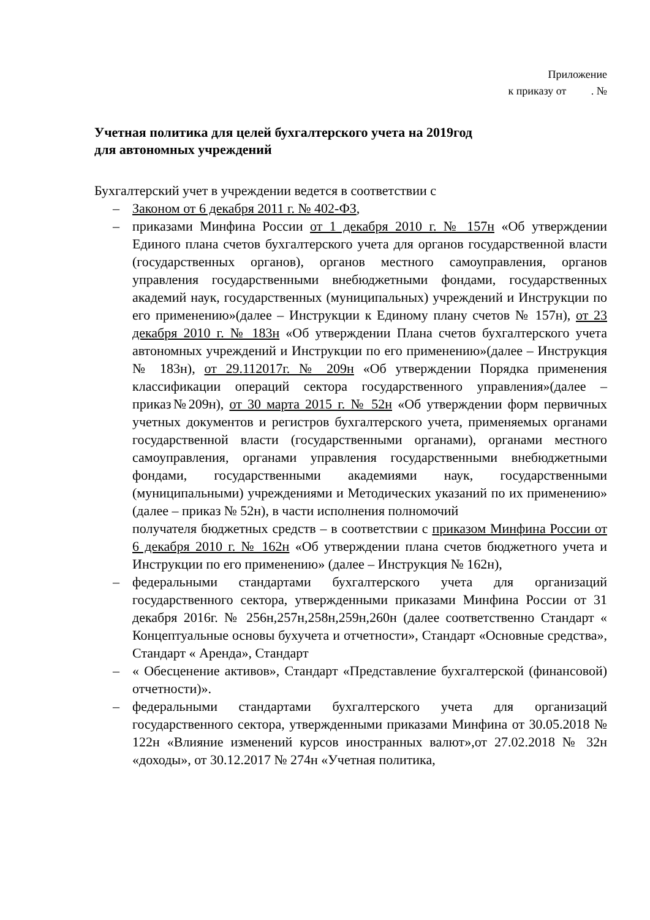Приложение
к приказу от . №
Учетная политика для целей бухгалтерского учета на 2019год
для автономных учреждений
Бухгалтерский учет в учреждении ведется в соответствии с
– Законом от 6 декабря 2011 г. № 402-ФЗ,
– приказами Минфина России от 1 декабря 2010 г. № 157н «Об утверждении Единого плана счетов бухгалтерского учета для органов государственной власти (государственных органов), органов местного самоуправления, органов управления государственными внебюджетными фондами, государственных академий наук, государственных (муниципальных) учреждений и Инструкции по его применению»(далее – Инструкции к Единому плану счетов № 157н), от 23 декабря 2010 г. № 183н «Об утверждении Плана счетов бухгалтерского учета автономных учреждений и Инструкции по его применению»(далее – Инструкция № 183н), от 29.112017г. № 209н «Об утверждении Порядка применения классификации операций сектора государственного управления»(далее –приказ№209н), от 30 марта 2015 г. № 52н «Об утверждении форм первичных учетных документов и регистров бухгалтерского учета, применяемых органами государственной власти (государственными органами), органами местного самоуправления, органами управления государственными внебюджетными фондами, государственными академиями наук, государственными (муниципальными) учреждениями и Методических указаний по их применению» (далее – приказ № 52н), в части исполнения полномочий
получателя бюджетных средств – в соответствии с приказом Минфина России от 6 декабря 2010 г. № 162н «Об утверждении плана счетов бюджетного учета и Инструкции по его применению» (далее – Инструкция № 162н),
– федеральными стандартами бухгалтерского учета для организаций государственного сектора, утвержденными приказами Минфина России от 31 декабря 2016г. № 256н,257н,258н,259н,260н (далее соответственно Стандарт « Концептуальные основы бухучета и отчетности», Стандарт «Основные средства», Стандарт « Аренда», Стандарт
– « Обесценение активов», Стандарт «Представление бухгалтерской (финансовой) отчетности)».
– федеральными стандартами бухгалтерского учета для организаций государственного сектора, утвержденными приказами Минфина от 30.05.2018 № 122н «Влияние изменений курсов иностранных валют»,от 27.02.2018 № 32н «доходы», от 30.12.2017 № 274н «Учетная политика,